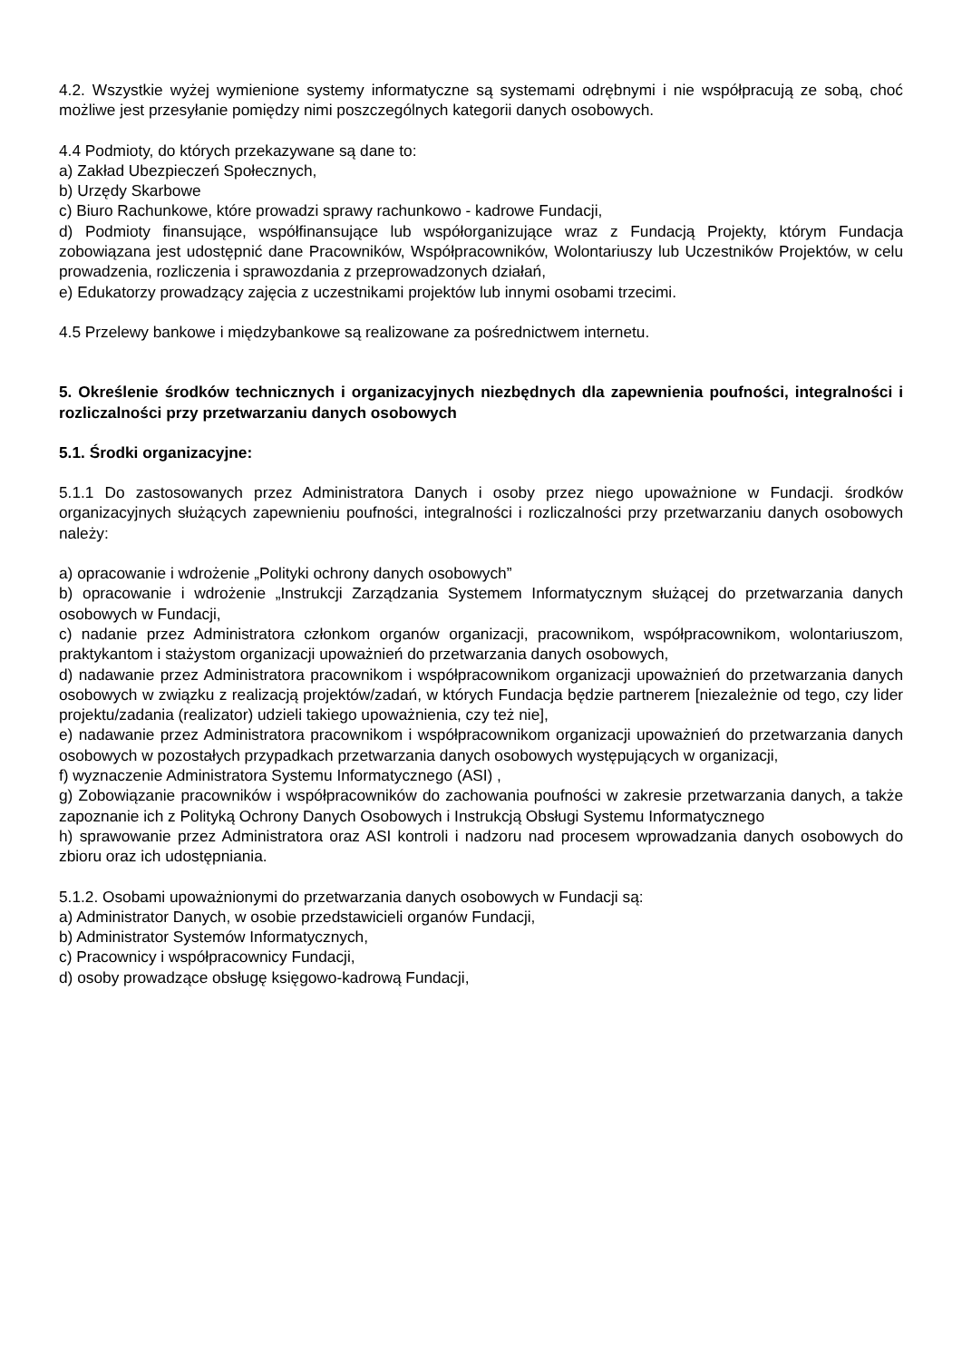4.2. Wszystkie wyżej wymienione systemy informatyczne są systemami odrębnymi i nie współpracują ze sobą, choć możliwe jest przesyłanie pomiędzy nimi poszczególnych kategorii danych osobowych.
4.4 Podmioty, do których przekazywane są dane to:
a) Zakład Ubezpieczeń Społecznych,
b) Urzędy Skarbowe
c) Biuro Rachunkowe, które prowadzi sprawy rachunkowo - kadrowe Fundacji,
d) Podmioty finansujące, współfinansujące lub współorganizujące wraz z Fundacją Projekty, którym Fundacja zobowiązana jest udostępnić dane Pracowników, Współpracowników, Wolontariuszy lub Uczestników Projektów, w celu prowadzenia, rozliczenia i sprawozdania z przeprowadzonych działań,
e) Edukatorzy prowadzący zajęcia z uczestnikami projektów lub innymi osobami trzecimi.
4.5 Przelewy bankowe i międzybankowe są realizowane za pośrednictwem internetu.
5. Określenie środków technicznych i organizacyjnych niezbędnych dla zapewnienia poufności, integralności i rozliczalności przy przetwarzaniu danych osobowych
5.1. Środki organizacyjne:
5.1.1 Do zastosowanych przez Administratora Danych i osoby przez niego upoważnione w Fundacji. środków organizacyjnych służących zapewnieniu poufności, integralności i rozliczalności przy przetwarzaniu danych osobowych należy:
a) opracowanie i wdrożenie „Polityki ochrony danych osobowych”
b) opracowanie i wdrożenie „Instrukcji Zarządzania Systemem Informatycznym służącej do przetwarzania danych osobowych w Fundacji,
c) nadanie przez Administratora członkom organów organizacji, pracownikom, współpracownikom, wolontariuszom, praktykantom i stażystom organizacji upoważnień do przetwarzania danych osobowych,
d) nadawanie przez Administratora pracownikom i współpracownikom organizacji upoważnień do przetwarzania danych osobowych w związku z realizacją projektów/zadań, w których Fundacja będzie partnerem [niezależnie od tego, czy lider projektu/zadania (realizator) udzieli takiego upoważnienia, czy też nie],
e) nadawanie przez Administratora pracownikom i współpracownikom organizacji upoważnień do przetwarzania danych osobowych w pozostałych przypadkach przetwarzania danych osobowych występujących w organizacji,
f) wyznaczenie Administratora Systemu Informatycznego (ASI) ,
g) Zobowiązanie pracowników i współpracowników do zachowania poufności w zakresie przetwarzania danych, a także zapoznanie ich z Polityką Ochrony Danych Osobowych i Instrukcją Obsługi Systemu Informatycznego
h) sprawowanie przez Administratora oraz ASI kontroli i nadzoru nad procesem wprowadzania danych osobowych do zbioru oraz ich udostępniania.
5.1.2. Osobami upoważnionymi do przetwarzania danych osobowych w Fundacji są:
a) Administrator Danych, w osobie przedstawicieli organów Fundacji,
b) Administrator Systemów Informatycznych,
c) Pracownicy i współpracownicy Fundacji,
d) osoby prowadzące obsługę księgowo-kadrową Fundacji,